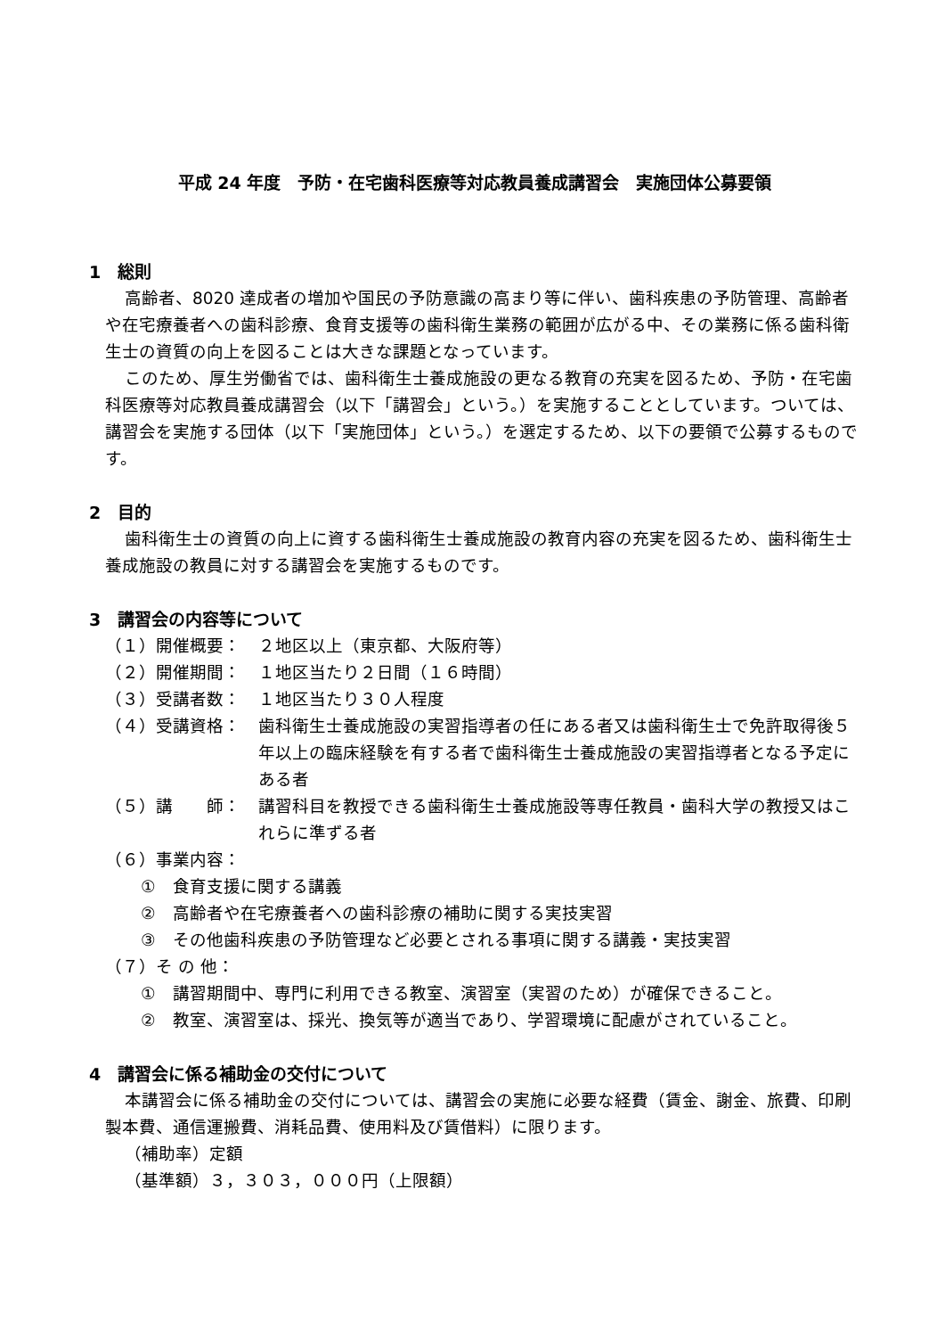平成 24 年度　予防・在宅歯科医療等対応教員養成講習会　実施団体公募要領
1　総則
高齢者、8020 達成者の増加や国民の予防意識の高まり等に伴い、歯科疾患の予防管理、高齢者や在宅療養者への歯科診療、食育支援等の歯科衛生業務の範囲が広がる中、その業務に係る歯科衛生士の資質の向上を図ることは大きな課題となっています。
このため、厚生労働省では、歯科衛生士養成施設の更なる教育の充実を図るため、予防・在宅歯科医療等対応教員養成講習会（以下「講習会」という。）を実施することとしています。ついては、講習会を実施する団体（以下「実施団体」という。）を選定するため、以下の要領で公募するものです。
2　目的
歯科衛生士の資質の向上に資する歯科衛生士養成施設の教育内容の充実を図るため、歯科衛生士養成施設の教員に対する講習会を実施するものです。
3　講習会の内容等について
（１）開催概要： ２地区以上（東京都、大阪府等）
（２）開催期間： １地区当たり２日間（１６時間）
（３）受講者数： １地区当たり３０人程度
（４）受講資格： 歯科衛生士養成施設の実習指導者の任にある者又は歯科衛生士で免許取得後５年以上の臨床経験を有する者で歯科衛生士養成施設の実習指導者となる予定にある者
（５）講　　師： 講習科目を教授できる歯科衛生士養成施設等専任教員・歯科大学の教授又はこれらに準ずる者
（６）事業内容：
①　食育支援に関する講義
②　高齢者や在宅療養者への歯科診療の補助に関する実技実習
③　その他歯科疾患の予防管理など必要とされる事項に関する講義・実技実習
（７）そ の 他：
①　講習期間中、専門に利用できる教室、演習室（実習のため）が確保できること。
②　教室、演習室は、採光、換気等が適当であり、学習環境に配慮がされていること。
4　講習会に係る補助金の交付について
本講習会に係る補助金の交付については、講習会の実施に必要な経費（賃金、謝金、旅費、印刷製本費、通信運搬費、消耗品費、使用料及び賃借料）に限ります。
（補助率）定額
（基準額）３，３０３，０００円（上限額）